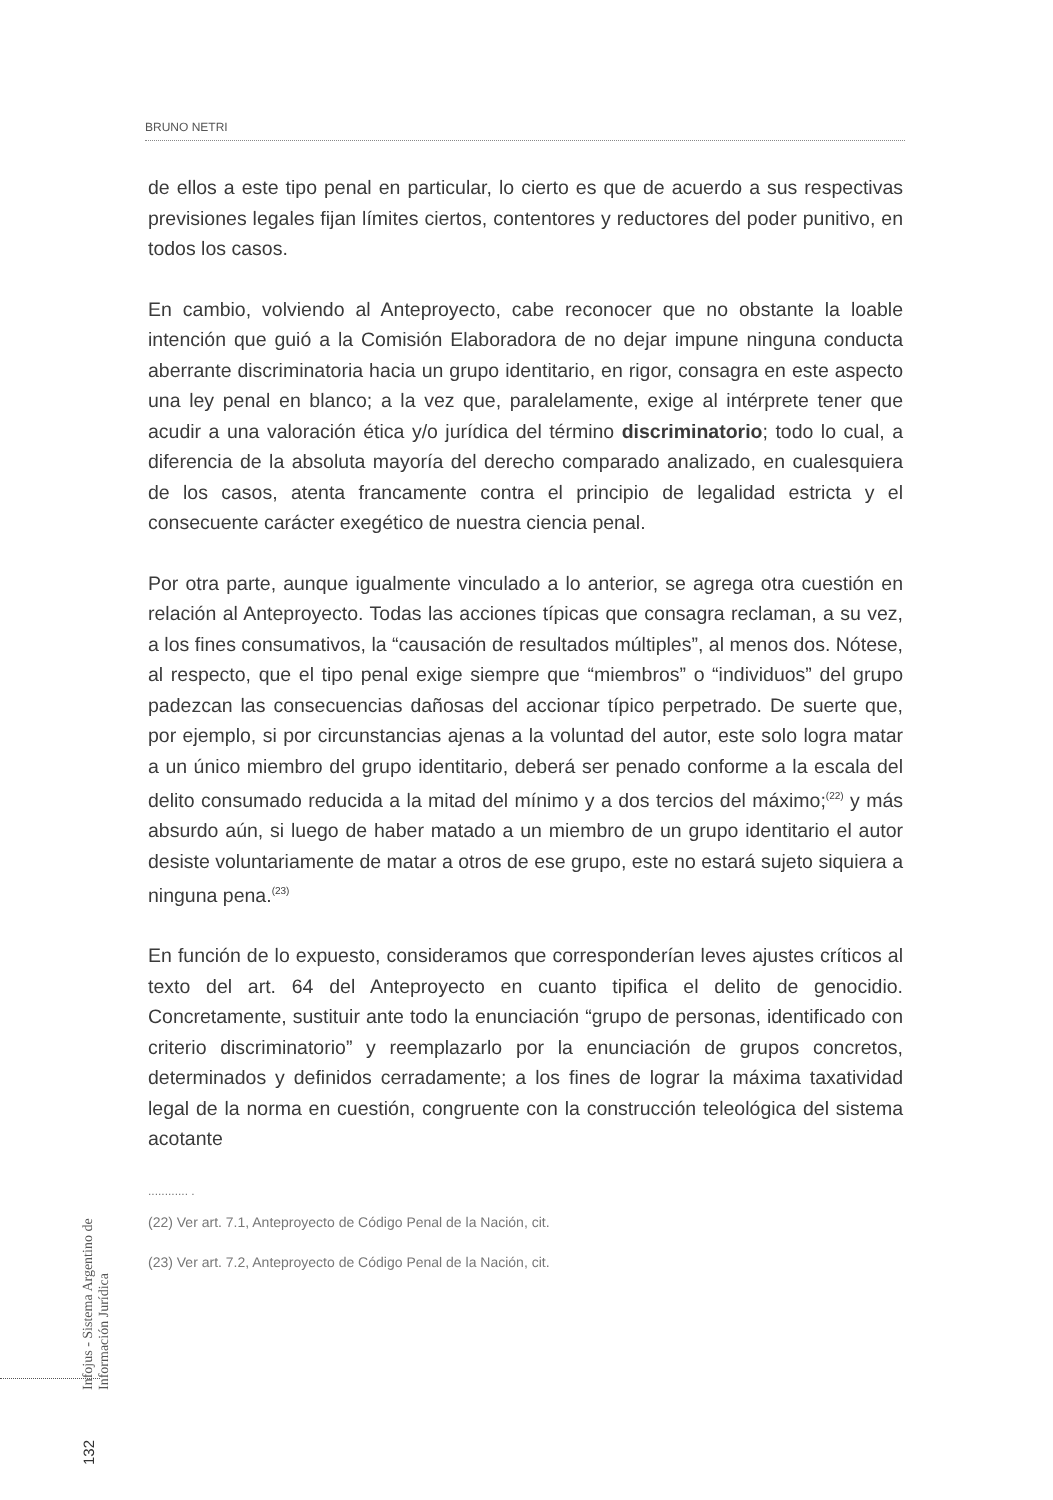BRUNO NETRI
de ellos a este tipo penal en particular, lo cierto es que de acuerdo a sus respectivas previsiones legales fijan límites ciertos, contentores y reductores del poder punitivo, en todos los casos.
En cambio, volviendo al Anteproyecto, cabe reconocer que no obstante la loable intención que guió a la Comisión Elaboradora de no dejar impune ninguna conducta aberrante discriminatoria hacia un grupo identitario, en rigor, consagra en este aspecto una ley penal en blanco; a la vez que, paralelamente, exige al intérprete tener que acudir a una valoración ética y/o jurídica del término discriminatorio; todo lo cual, a diferencia de la absoluta mayoría del derecho comparado analizado, en cualesquiera de los casos, atenta francamente contra el principio de legalidad estricta y el consecuente carácter exegético de nuestra ciencia penal.
Por otra parte, aunque igualmente vinculado a lo anterior, se agrega otra cuestión en relación al Anteproyecto. Todas las acciones típicas que consagra reclaman, a su vez, a los fines consumativos, la “causación de resultados múltiples”, al menos dos. Nótese, al respecto, que el tipo penal exige siempre que “miembros” o “individuos” del grupo padezcan las consecuencias dañosas del accionar típico perpetrado. De suerte que, por ejemplo, si por circunstancias ajenas a la voluntad del autor, este solo logra matar a un único miembro del grupo identitario, deberá ser penado conforme a la escala del delito consumado reducida a la mitad del mínimo y a dos tercios del máximo;<sup>(22)</sup> y más absurdo aún, si luego de haber matado a un miembro de un grupo identitario el autor desiste voluntariamente de matar a otros de ese grupo, este no estará sujeto siquiera a ninguna pena.<sup>(23)</sup>
En función de lo expuesto, consideramos que corresponderían leves ajustes críticos al texto del art. 64 del Anteproyecto en cuanto tipifica el delito de genocidio. Concretamente, sustituir ante todo la enunciación “grupo de personas, identificado con criterio discriminatorio” y reemplazarlo por la enunciación de grupos concretos, determinados y definidos cerradamente; a los fines de lograr la máxima taxatividad legal de la norma en cuestión, congruente con la construcción teleológica del sistema acotante
............ .
(22) Ver art. 7.1, Anteproyecto de Código Penal de la Nación, cit.
(23) Ver art. 7.2, Anteproyecto de Código Penal de la Nación, cit.
Infojus - Sistema Argentino de Información Jurídica
132